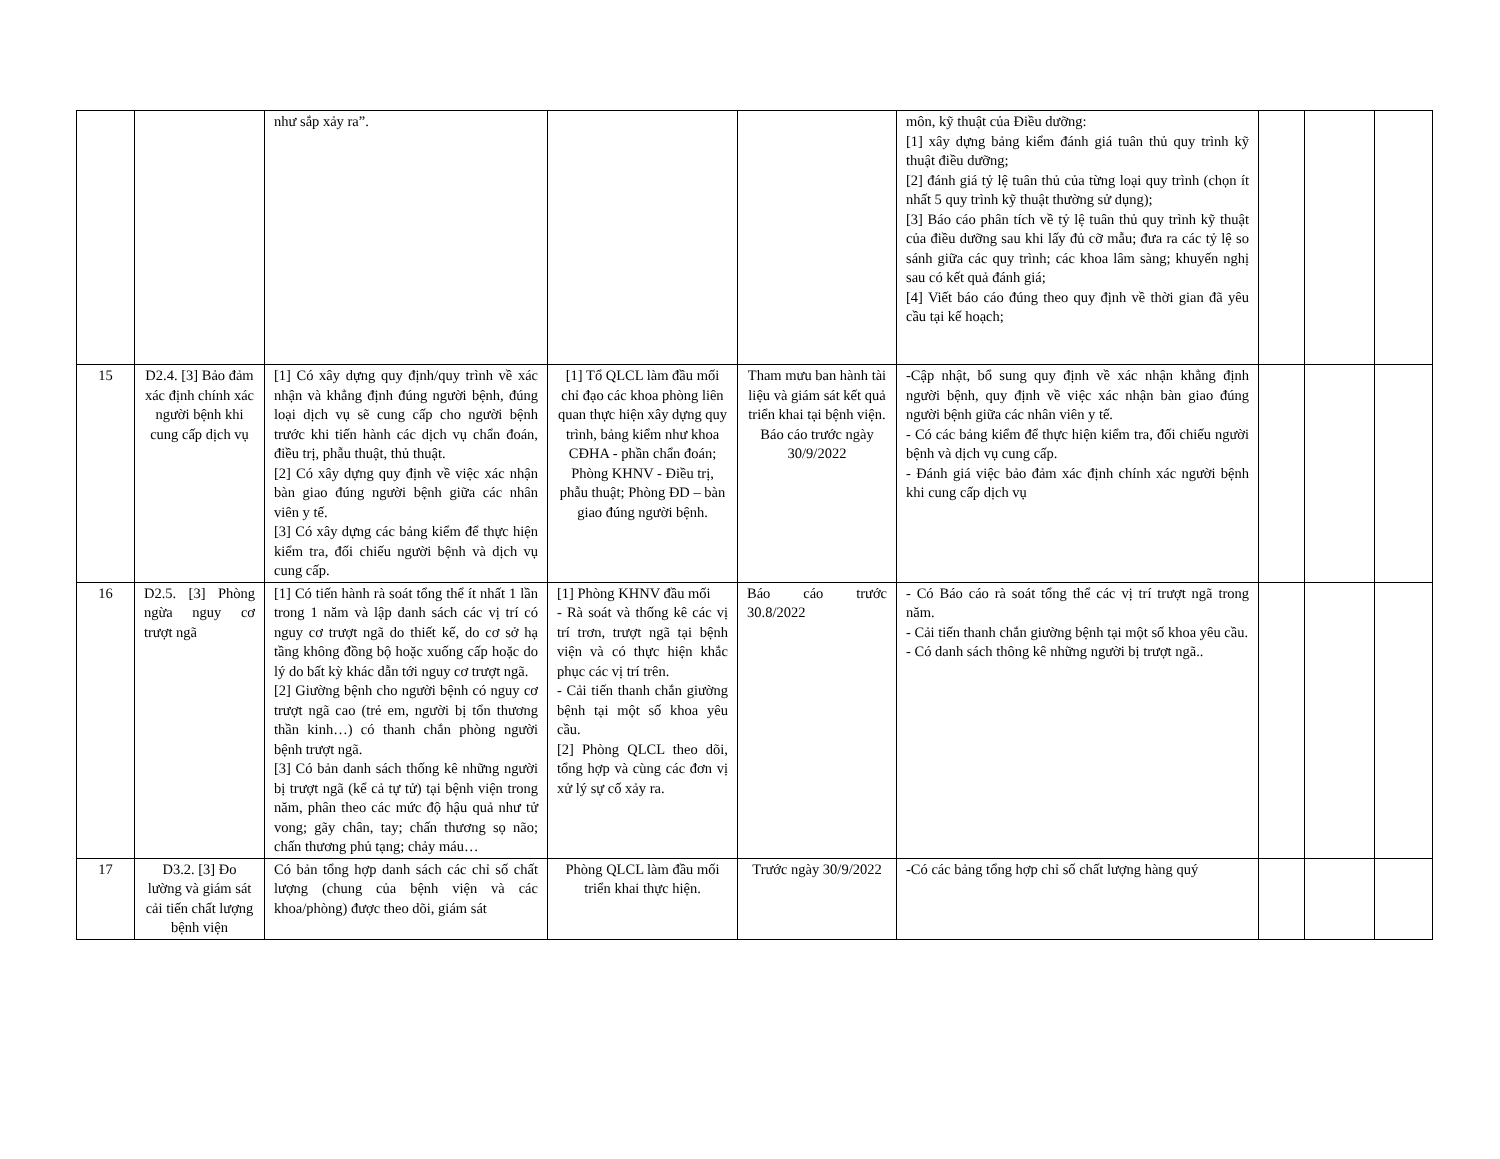| | | như sắp xảy ra”. | | | môn, kỹ thuật của Điều dưỡng: [1] xây dựng bảng kiểm đánh giá tuân thủ quy trình kỹ thuật điều dưỡng; [2] đánh giá tỷ lệ tuân thủ của từng loại quy trình (chọn ít nhất 5 quy trình kỹ thuật thường sử dụng); [3] Báo cáo phân tích về tỷ lệ tuân thủ quy trình kỹ thuật của điều dưỡng sau khi lấy đủ cỡ mẫu; đưa ra các tỷ lệ so sánh giữa các quy trình; các khoa lâm sàng; khuyến nghị sau có kết quả đánh giá; [4] Viết báo cáo đúng theo quy định về thời gian đã yêu cầu tại kế hoạch; | | | |
| 15 | D2.4. [3] Bảo đảm xác định chính xác người bệnh khi cung cấp dịch vụ | [1] Có xây dựng quy định/quy trình về xác nhận và khẳng định đúng người bệnh, đúng loại dịch vụ sẽ cung cấp cho người bệnh trước khi tiến hành các dịch vụ chẩn đoán, điều trị, phẫu thuật, thủ thuật. [2] Có xây dựng quy định về việc xác nhận bàn giao đúng người bệnh giữa các nhân viên y tế. [3] Có xây dựng các bảng kiểm để thực hiện kiểm tra, đối chiếu người bệnh và dịch vụ cung cấp. | [1] Tổ QLCL làm đầu mối chỉ đạo các khoa phòng liên quan thực hiện xây dựng quy trình, bảng kiểm như khoa CĐHA - phần chẩn đoán; Phòng KHNV - Điều trị, phẫu thuật; Phòng ĐD – bàn giao đúng người bệnh. | Tham mưu ban hành tài liệu và giám sát kết quả triển khai tại bệnh viện. Báo cáo trước ngày 30/9/2022 | -Cập nhật, bổ sung quy định về xác nhận khẳng định người bệnh, quy định về việc xác nhận bàn giao đúng người bệnh giữa các nhân viên y tế. - Có các bảng kiểm để thực hiện kiểm tra, đối chiếu người bệnh và dịch vụ cung cấp. - Đánh giá việc bảo đảm xác định chính xác người bệnh khi cung cấp dịch vụ | | | |
| 16 | D2.5. [3] Phòng ngừa nguy cơ trượt ngã | [1] Có tiến hành rà soát tổng thể ít nhất 1 lần trong 1 năm và lập danh sách các vị trí có nguy cơ trượt ngã do thiết kế, do cơ sở hạ tầng không đồng bộ hoặc xuống cấp hoặc do lý do bất kỳ khác dẫn tới nguy cơ trượt ngã. [2] Giường bệnh cho người bệnh có nguy cơ trượt ngã cao (trẻ em, người bị tổn thương thần kinh…) có thanh chắn phòng người bệnh trượt ngã. [3] Có bản danh sách thống kê những người bị trượt ngã (kể cả tự tử) tại bệnh viện trong năm, phân theo các mức độ hậu quả như tử vong; gãy chân, tay; chấn thương sọ não; chấn thương phủ tạng; chảy máu… | [1] Phòng KHNV đầu mối - Rà soát và thống kê các vị trí trơn, trượt ngã tại bệnh viện và có thực hiện khắc phục các vị trí trên. - Cải tiến thanh chắn giường bệnh tại một số khoa yêu cầu. [2] Phòng QLCL theo dõi, tổng hợp và cùng các đơn vị xử lý sự cố xảy ra. | Báo cáo trước 30.8/2022 | - Có Báo cáo rà soát tổng thể các vị trí trượt ngã trong năm. - Cải tiến thanh chắn giường bệnh tại một số khoa yêu cầu. - Có danh sách thông kê những người bị trượt ngã.. | | | |
| 17 | D3.2. [3] Đo lường và giám sát cải tiến chất lượng bệnh viện | Có bản tổng hợp danh sách các chỉ số chất lượng (chung của bệnh viện và các khoa/phòng) được theo dõi, giám sát | Phòng QLCL làm đầu mối triển khai thực hiện. | Trước ngày 30/9/2022 | -Có các bảng tổng hợp chỉ số chất lượng hàng quý | | | |